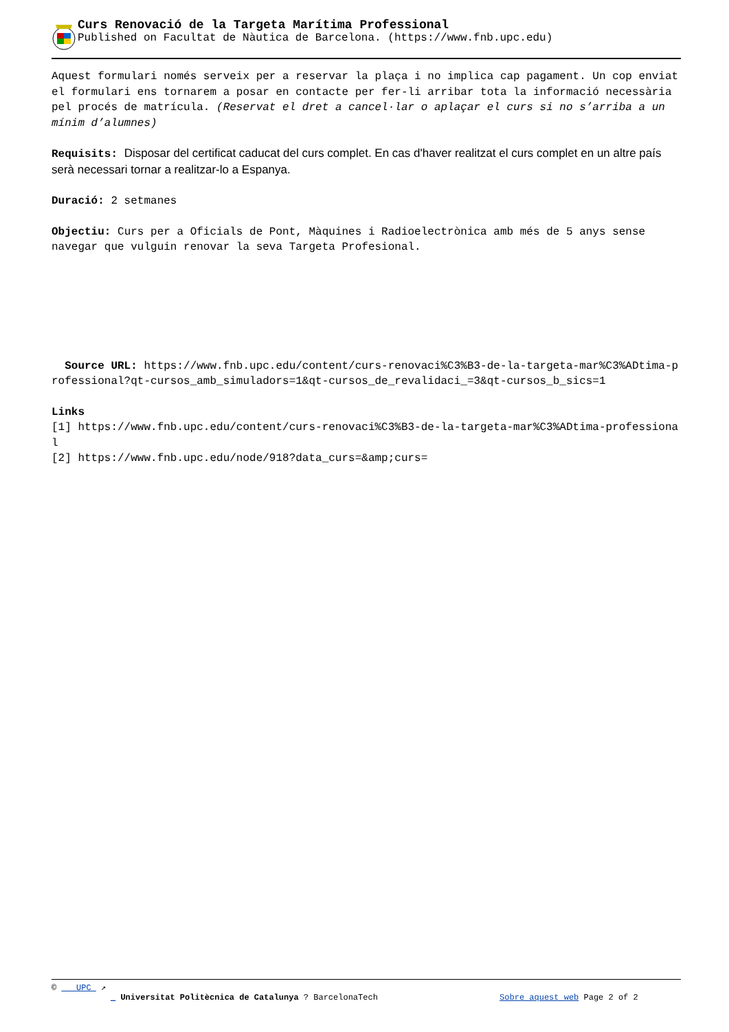Curs Renovació de la Targeta Marítima Professional
Published on Facultat de Nàutica de Barcelona. (https://www.fnb.upc.edu)
Aquest formulari només serveix per a reservar la plaça i no implica cap pagament. Un cop enviat el formulari ens tornarem a posar en contacte per fer-li arribar tota la informació necessària pel procés de matrícula. (Reservat el dret a cancel·lar o aplaçar el curs si no s’arriba a un mínim d’alumnes)
Requisits: Disposar del certificat caducat del curs complet. En cas d'haver realitzat el curs complet en un altre país serà necessari tornar a realitzar-lo a Espanya.
Duració: 2 setmanes
Objectiu: Curs per a Oficials de Pont, Màquines i Radioelectrònica amb més de 5 anys sense navegar que vulguin renovar la seva Targeta Profesional.
Source URL: https://www.fnb.upc.edu/content/curs-renovaci%C3%B3-de-la-targeta-mar%C3%ADtima-professional?qt-cursos_amb_simuladors=1&qt-cursos_de_revalidaci_=3&qt-cursos_b_sics=1
Links
[1] https://www.fnb.upc.edu/content/curs-renovaci%C3%B3-de-la-targeta-mar%C3%ADtima-professional
[2] https://www.fnb.upc.edu/node/918?data_curs=&amp;curs=
© UPC ↗
_ Universitat Politècnica de Catalunya ? BarcelonaTech Sobre aquest web Page 2 of 2